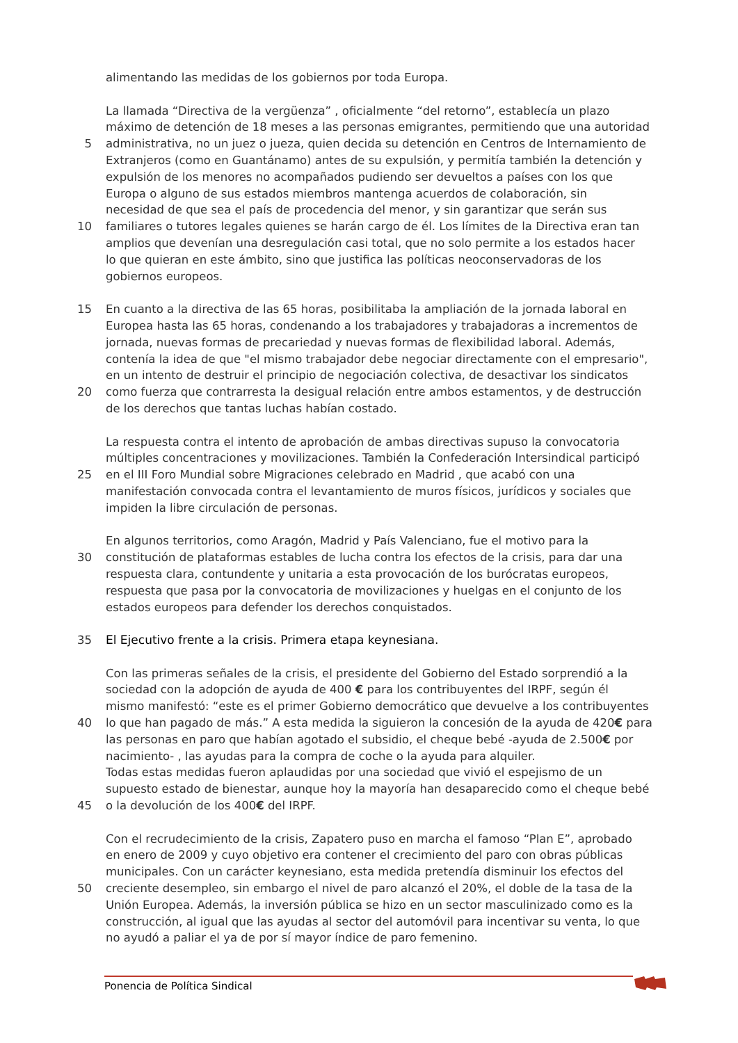alimentando las medidas de los gobiernos por toda Europa.
La llamada “Directiva de la vergüenza” , oficialmente “del retorno”, establecía un plazo
máximo de detención de 18 meses a las personas emigrantes, permitiendo que una autoridad
5 administrativa, no un juez o jueza, quien decida su detención en Centros de Internamiento de
Extranjeros (como en Guantánamo) antes de su expulsión, y permitía también la detención y
expulsión de los menores no acompañados pudiendo ser devueltos a países con los que
Europa o alguno de sus estados miembros mantenga acuerdos de colaboración, sin
necesidad de que sea el país de procedencia del menor, y sin garantizar que serán sus
10 familiares o tutores legales quienes se harán cargo de él. Los límites de la Directiva eran tan
amplios que devenían una desregulación casi total, que no solo permite a los estados hacer
lo que quieran en este ámbito, sino que justifica las políticas neoconservadoras de los
gobiernos europeos.
15 En cuanto a la directiva de las 65 horas, posibilitaba la ampliación de la jornada laboral en
Europea hasta las 65 horas, condenando a los trabajadores y trabajadoras a incrementos de
jornada, nuevas formas de precariedad y nuevas formas de flexibilidad laboral. Además,
contenía la idea de que "el mismo trabajador debe negociar directamente con el empresario",
en un intento de destruir el principio de negociación colectiva, de desactivar los sindicatos
20 como fuerza que contrarresta la desigual relación entre ambos estamentos, y de destrucción
de los derechos que tantas luchas habían costado.
La respuesta contra el intento de aprobación de ambas directivas supuso la convocatoria
múltiples concentraciones y movilizaciones. También la Confederación Intersindical participó
25 en el III Foro Mundial sobre Migraciones celebrado en Madrid , que acabó con una
manifestación convocada contra el levantamiento de muros físicos, jurídicos y sociales que
impiden la libre circulación de personas.
En algunos territorios, como Aragón, Madrid y País Valenciano, fue el motivo para la
30 constitución de plataformas estables de lucha contra los efectos de la crisis, para dar una
respuesta clara, contundente y unitaria a esta provocación de los burócratas europeos,
respuesta que pasa por la convocatoria de movilizaciones y huelgas en el conjunto de los
estados europeos para defender los derechos conquistados.
35 El Ejecutivo frente a la crisis. Primera etapa keynesiana.
Con las primeras señales de la crisis, el presidente del Gobierno del Estado sorprendió a la
sociedad con la adopción de ayuda de 400 € para los contribuyentes del IRPF, según él
mismo manifestó: “este es el primer Gobierno democrático que devuelve a los contribuyentes
40 lo que han pagado de más.” A esta medida la siguieron la concesión de la ayuda de 420€ para
las personas en paro que habían agotado el subsidio, el cheque bebé -ayuda de 2.500€ por
nacimiento- , las ayudas para la compra de coche o la ayuda para alquiler.
Todas estas medidas fueron aplaudidas por una sociedad que vivió el espejismo de un
supuesto estado de bienestar, aunque hoy la mayoría han desaparecido como el cheque bebé
45 o la devolución de los 400€ del IRPF.
Con el recrudecimiento de la crisis, Zapatero puso en marcha el famoso “Plan E”, aprobado
en enero de 2009 y cuyo objetivo era contener el crecimiento del paro con obras públicas
municipales. Con un carácter keynesiano, esta medida pretendía disminuir los efectos del
50 creciente desempleo, sin embargo el nivel de paro alcanzó el 20%, el doble de la tasa de la
Unión Europea. Además, la inversión pública se hizo en un sector masculinizado como es la
construcción, al igual que las ayudas al sector del automóvil para incentivar su venta, lo que
no ayudó a paliar el ya de por sí mayor índice de paro femenino.
Ponencia de Política Sindical